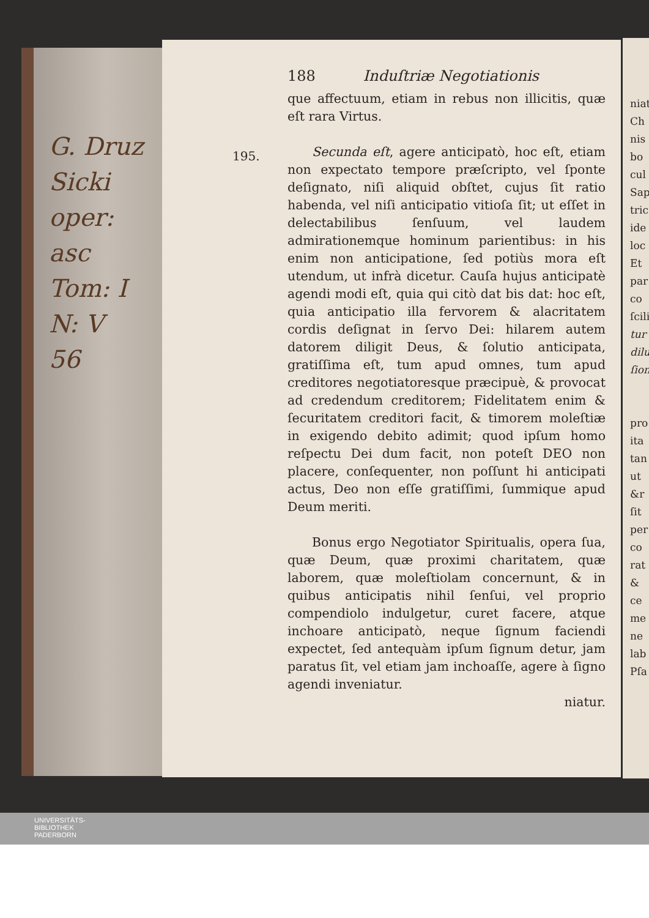G. Druz
Sicki
oper: asc
Tom: I
N: V
56
195.
188 Induſtriæ Negotiationis
que affectuum, etiam in rebus non illicitis, quæ eſt rara Virtus.
Secunda eſt, agere anticipatò, hoc eſt, etiam non expectato tempore præſcripto, vel ſponte deſignato, niſi aliquid obſtet, cujus ſit ratio habenda, vel niſi anticipatio vitioſa ſit; ut eſſet in delectabilibus ſenſuum, vel laudem admirationemque hominum parientibus: in his enim non anticipatione, ſed potiùs mora eſt utendum, ut infrà dicetur. Cauſa hujus anticipatè agendi modi eſt, quia qui citò dat bis dat: hoc eſt, quia anticipatio illa fervorem & alacritatem cordis deſignat in ſervo Dei: hilarem autem datorem diligit Deus, & ſolutio anticipata, gratiſſima eſt, tum apud omnes, tum apud creditores negotiatoresque præcipuè, & provocat ad credendum creditorem; Fidelitatem enim & ſecuritatem creditori facit, & timorem moleſtiæ in exigendo debito adimit; quod ipſum homo reſpectu Dei dum facit, non poteſt DEO non placere, conſequenter, non poſſunt hi anticipati actus, Deo non eſſe gratiſſimi, ſummique apud Deum meriti.
Bonus ergo Negotiator Spiritualis, opera ſua, quæ Deum, quæ proximi charitatem, quæ laborem, quæ moleſtiolam concernunt, & in quibus anticipatis nihil ſenſui, vel proprio compendiolo indulgetur, curet facere, atque inchoare anticipatò, neque ſignum faciendi expectet, ſed antequàm ipſum ſignum detur, jam paratus ſit, vel etiam jam inchoaſſe, agere à ſigno agendi inveniatur.
niatur.
niat
Ch
nis
bo
cul
Sap
tric
ide
loc
Et
par
co
ſcili
tur
dilu
ſion
pro
ita
tan
ut
&r
ſit
per
co
rat
&
ce
me
ne
lab
Pſa
UNIVERSITÄTS-
BIBLIOTHEK
PADERBORN